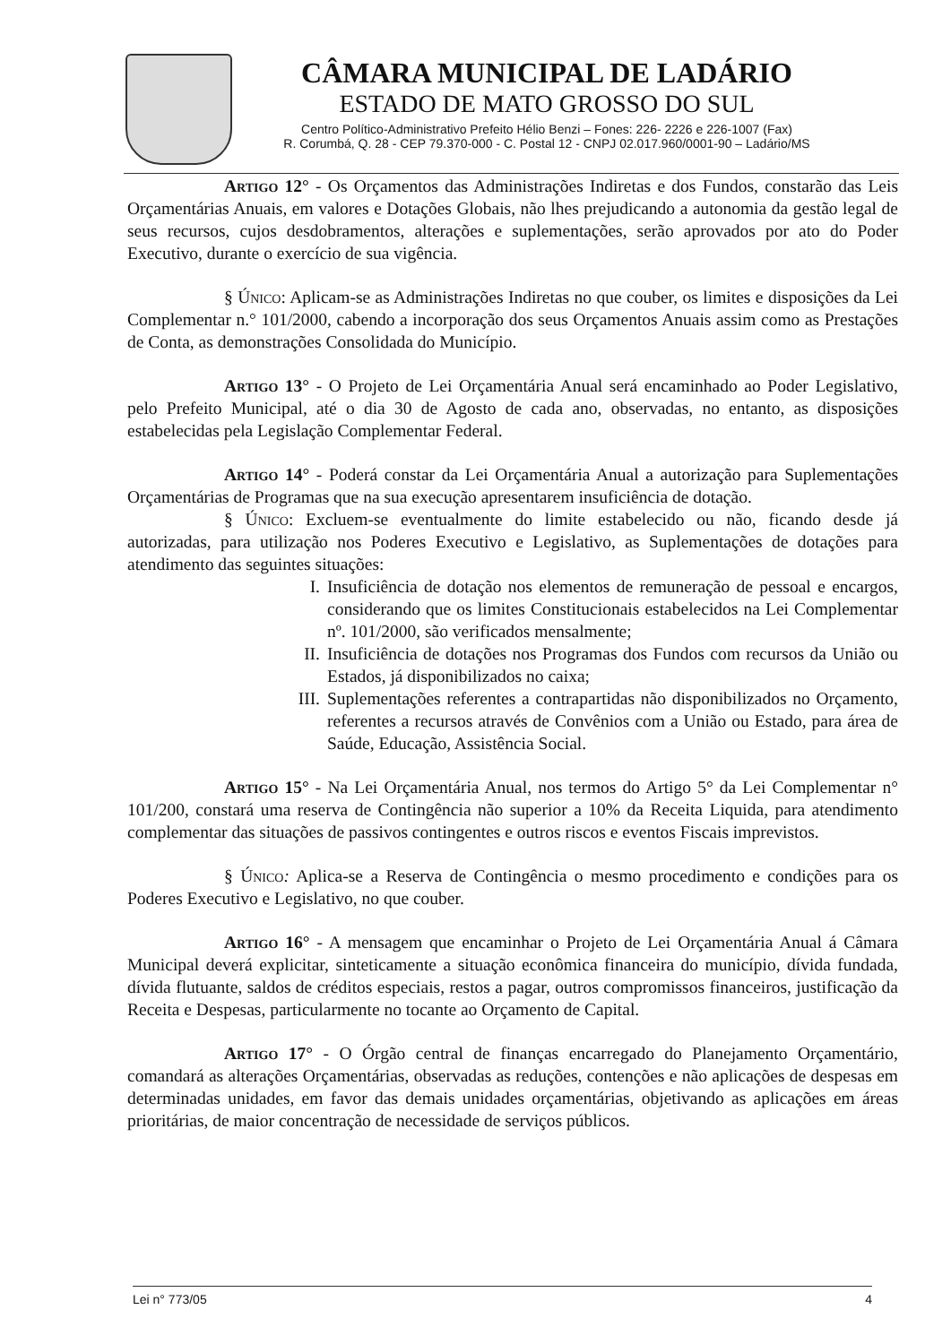CÂMARA MUNICIPAL DE LADÁRIO
ESTADO DE MATO GROSSO DO SUL
Centro Político-Administrativo Prefeito Hélio Benzi – Fones: 226- 2226 e 226-1007 (Fax)
R. Corumbá, Q. 28 - CEP 79.370-000 - C. Postal 12 - CNPJ 02.017.960/0001-90 – Ladário/MS
Artigo 12° - Os Orçamentos das Administrações Indiretas e dos Fundos, constarão das Leis Orçamentárias Anuais, em valores e Dotações Globais, não lhes prejudicando a autonomia da gestão legal de seus recursos, cujos desdobramentos, alterações e suplementações, serão aprovados por ato do Poder Executivo, durante o exercício de sua vigência.
§ Único: Aplicam-se as Administrações Indiretas no que couber, os limites e disposições da Lei Complementar n.° 101/2000, cabendo a incorporação dos seus Orçamentos Anuais assim como as Prestações de Conta, as demonstrações Consolidada do Município.
Artigo 13° - O Projeto de Lei Orçamentária Anual será encaminhado ao Poder Legislativo, pelo Prefeito Municipal, até o dia 30 de Agosto de cada ano, observadas, no entanto, as disposições estabelecidas pela Legislação Complementar Federal.
Artigo 14° - Poderá constar da Lei Orçamentária Anual a autorização para Suplementações Orçamentárias de Programas que na sua execução apresentarem insuficiência de dotação.
§ Único: Excluem-se eventualmente do limite estabelecido ou não, ficando desde já autorizadas, para utilização nos Poderes Executivo e Legislativo, as Suplementações de dotações para atendimento das seguintes situações:
I. Insuficiência de dotação nos elementos de remuneração de pessoal e encargos, considerando que os limites Constitucionais estabelecidos na Lei Complementar nº. 101/2000, são verificados mensalmente;
II. Insuficiência de dotações nos Programas dos Fundos com recursos da União ou Estados, já disponibilizados no caixa;
III. Suplementações referentes a contrapartidas não disponibilizados no Orçamento, referentes a recursos através de Convênios com a União ou Estado, para área de Saúde, Educação, Assistência Social.
Artigo 15° - Na Lei Orçamentária Anual, nos termos do Artigo 5° da Lei Complementar n° 101/200, constará uma reserva de Contingência não superior a 10% da Receita Liquida, para atendimento complementar das situações de passivos contingentes e outros riscos e eventos Fiscais imprevistos.
§ Único: Aplica-se a Reserva de Contingência o mesmo procedimento e condições para os Poderes Executivo e Legislativo, no que couber.
Artigo 16° - A mensagem que encaminhar o Projeto de Lei Orçamentária Anual á Câmara Municipal deverá explicitar, sinteticamente a situação econômica financeira do município, dívida fundada, dívida flutuante, saldos de créditos especiais, restos a pagar, outros compromissos financeiros, justificação da Receita e Despesas, particularmente no tocante ao Orçamento de Capital.
Artigo 17° - O Órgão central de finanças encarregado do Planejamento Orçamentário, comandará as alterações Orçamentárias, observadas as reduções, contenções e não aplicações de despesas em determinadas unidades, em favor das demais unidades orçamentárias, objetivando as aplicações em áreas prioritárias, de maior concentração de necessidade de serviços públicos.
Lei n° 773/05 4